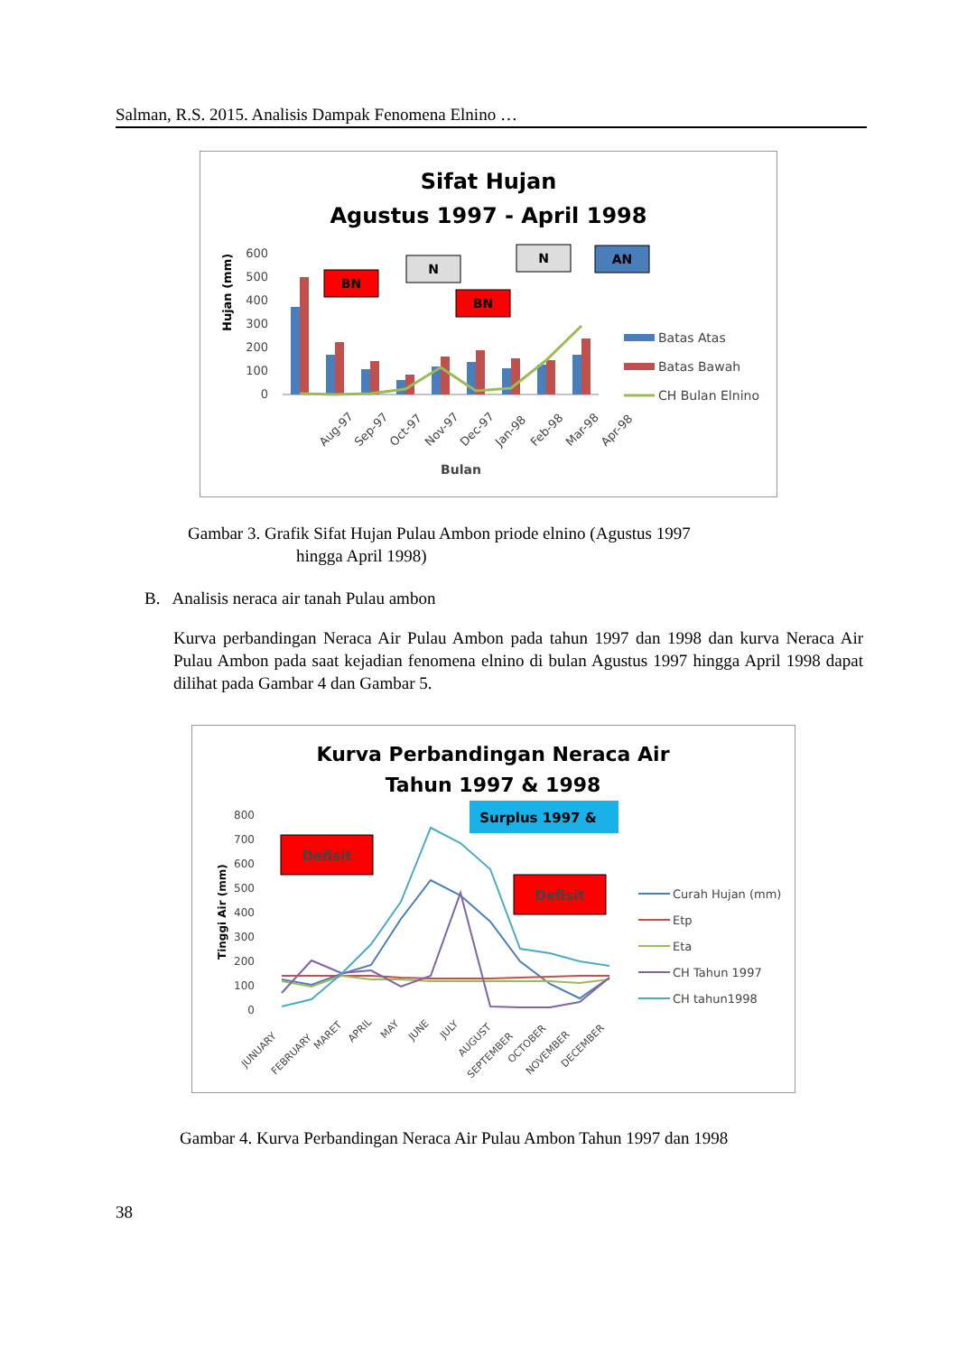Salman, R.S. 2015. Analisis Dampak Fenomena Elnino …
Sifat Hujan
Agustus 1997 - April 1998
600
500
400
300
200
100
0
Hujan (mm)
BN
N
BN
N
AN
Aug-97
Sep-97
Oct-97
Nov-97
Dec-97
Jan-98
Feb-98
Mar-98
Apr-98
Bulan
Batas Atas
Batas Bawah
CH Bulan Elnino
Gambar 3. Grafik Sifat Hujan Pulau Ambon priode elnino (Agustus 1997
hingga April 1998)
B. Analisis neraca air tanah Pulau ambon
Kurva perbandingan Neraca Air Pulau Ambon pada tahun 1997 dan 1998 dan kurva Neraca Air Pulau Ambon pada saat kejadian fenomena elnino di bulan Agustus 1997 hingga April 1998 dapat dilihat pada Gambar 4 dan Gambar 5.
Kurva Perbandingan Neraca Air
Tahun 1997 & 1998
800
700
600
500
400
300
200
100
0
Tinggi Air (mm)
Defisit
Surplus 1997 &
Defisit
JUNUARY
FEBRUARY
MARET
APRIL
MAY
JUNE
JULY
AUGUST
SEPTEMBER
OCTOBER
NOVEMBER
DECEMBER
Curah Hujan (mm)
Etp
Eta
CH Tahun 1997
CH tahun1998
Gambar 4. Kurva Perbandingan Neraca Air Pulau Ambon Tahun 1997 dan 1998
38